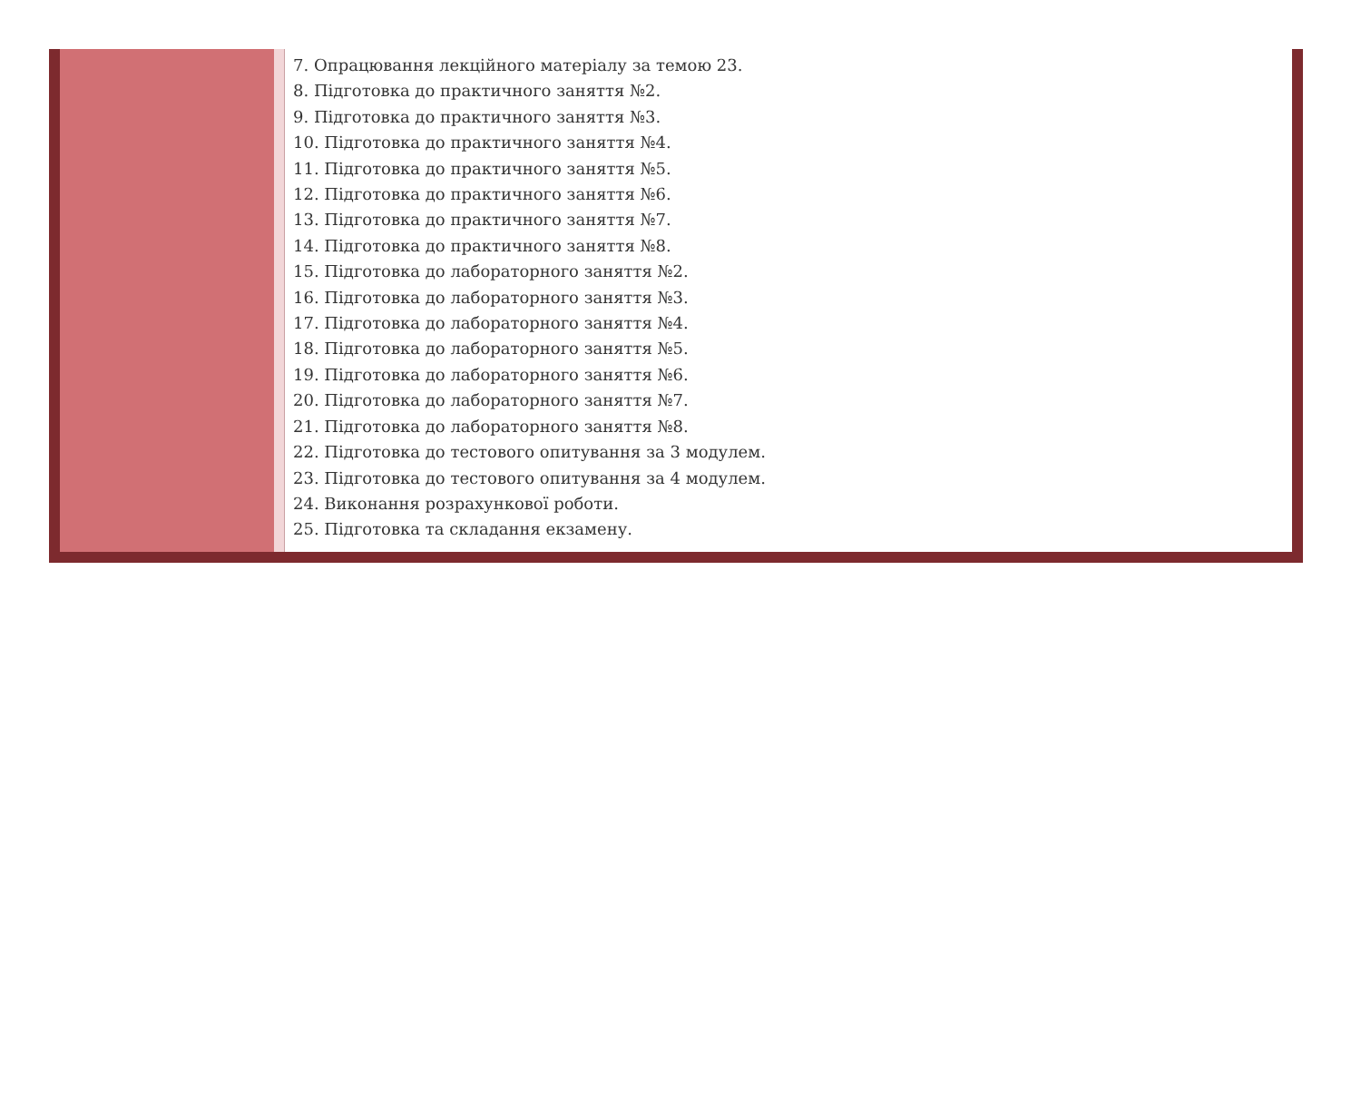| | | 7. Опрацювання лекційного матеріалу за темою 23. 8. Підготовка до практичного заняття №2. 9. Підготовка до практичного заняття №3. 10. Підготовка до практичного заняття №4. 11. Підготовка до практичного заняття №5. 12. Підготовка до практичного заняття №6. 13. Підготовка до практичного заняття №7. 14. Підготовка до практичного заняття №8. 15. Підготовка до лабораторного заняття №2. 16. Підготовка до лабораторного заняття №3. 17. Підготовка до лабораторного заняття №4. 18. Підготовка до лабораторного заняття №5. 19. Підготовка до лабораторного заняття №6. 20. Підготовка до лабораторного заняття №7. 21. Підготовка до лабораторного заняття №8. 22. Підготовка до тестового опитування за 3 модулем. 23. Підготовка до тестового опитування за 4 модулем. 24. Виконання розрахункової роботи. 25. Підготовка та складання екзамену. |